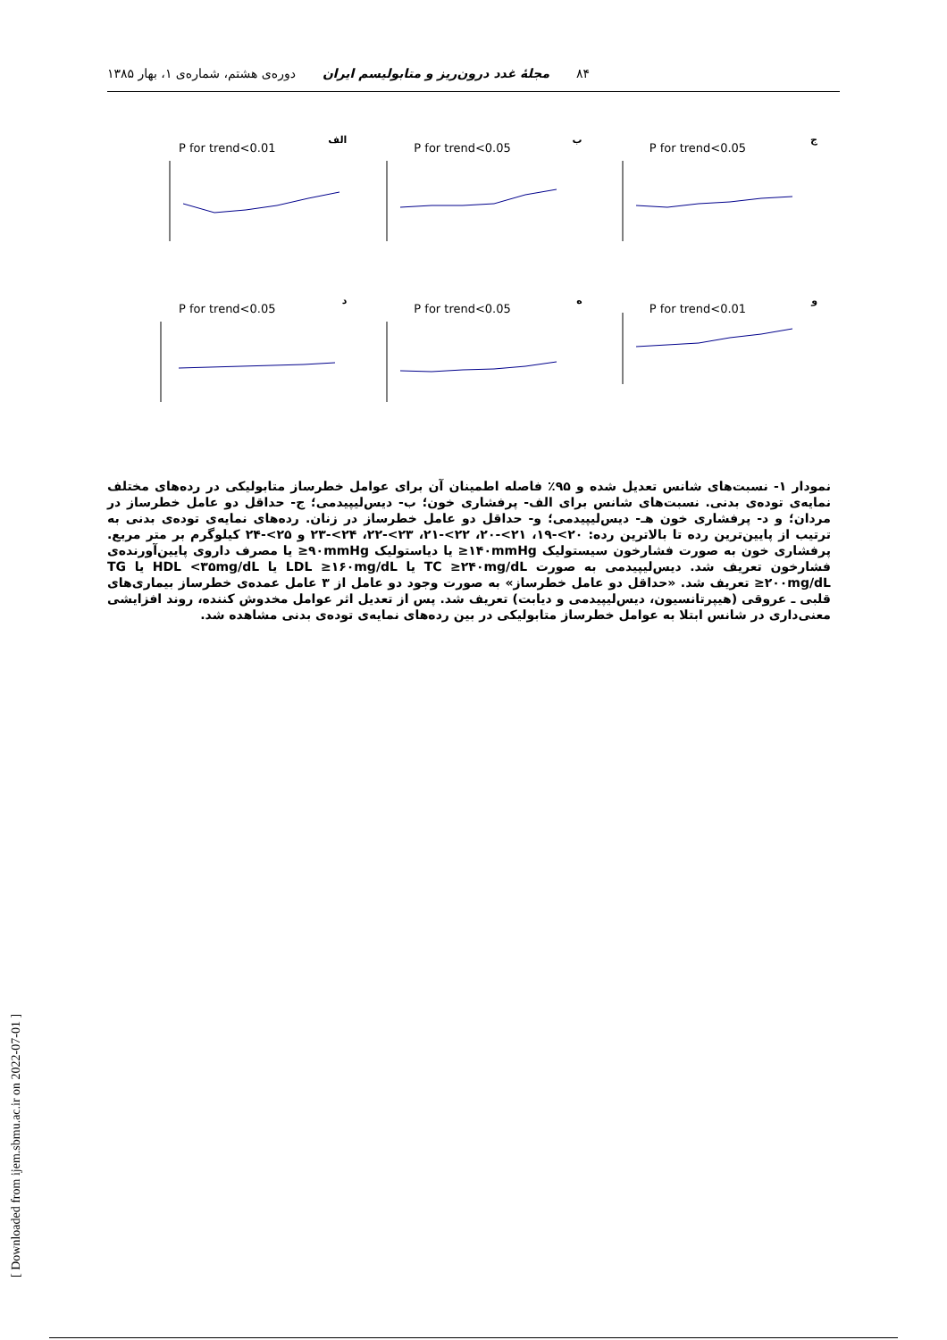۸۴ مجلهٔ غدد درون‌ریز و متابولیسم ایران دوره‌ی هشتم، شماره‌ی ۱، بهار ۱۳۸۵
الف
P for trend<0.01
ب
P for trend<0.05
ج
P for trend<0.05
د
P for trend<0.05
ه
P for trend<0.05
و
P for trend<0.01
نمودار ۱- نسبت‌های شانس تعدیل شده و ۹۵٪ فاصله اطمینان آن برای عوامل خطرساز متابولیکی در رده‌های مختلف نمایه‌ی توده‌ی بدنی. نسبت‌های شانس برای الف- پرفشاری خون؛ ب- دیس‌لیپیدمی؛ ج- حداقل دو عامل خطرساز در مردان؛ و د- پرفشاری خون هـ- دیس‌لیپیدمی؛ و- حداقل دو عامل خطرساز در زنان. رده‌های نمایه‌ی توده‌ی بدنی به ترتیب از پایین‌ترین رده تا بالاترین رده: ۲۰>-۱۹، ۲۱>-۲۰، ۲۲>-۲۱، ۲۳>-۲۲، ۲۴>-۲۳ و ۲۵>-۲۴ کیلوگرم بر متر مربع. پرفشاری خون به صورت فشارخون سیستولیک ‎≥۱۴۰mmHg‎ یا دیاستولیک ‎≥۹۰mmHg‎ یا مصرف داروی پایین‌آورنده‌ی فشارخون تعریف شد. دیس‌لیپیدمی به صورت ‎TC ≥۲۴۰mg/dL‎ یا ‎LDL ≥۱۶۰mg/dL‎ یا ‎HDL <۳۵mg/dL‎ یا ‎TG ≥۲۰۰mg/dL‎ تعریف شد. «حداقل دو عامل خطرساز» به صورت وجود دو عامل از ۳ عامل عمده‌ی خطرساز بیماری‌های قلبی ـ عروقی (هیپرتانسیون، دیس‌لیپیدمی و دیابت) تعریف شد. پس از تعدیل اثر عوامل مخدوش کننده، روند افزایشی معنی‌داری در شانس ابتلا به عوامل خطرساز متابولیکی در بین رده‌های نمایه‌ی توده‌ی بدنی مشاهده شد.
[ Downloaded from ijem.sbmu.ac.ir on 2022-07-01 ]